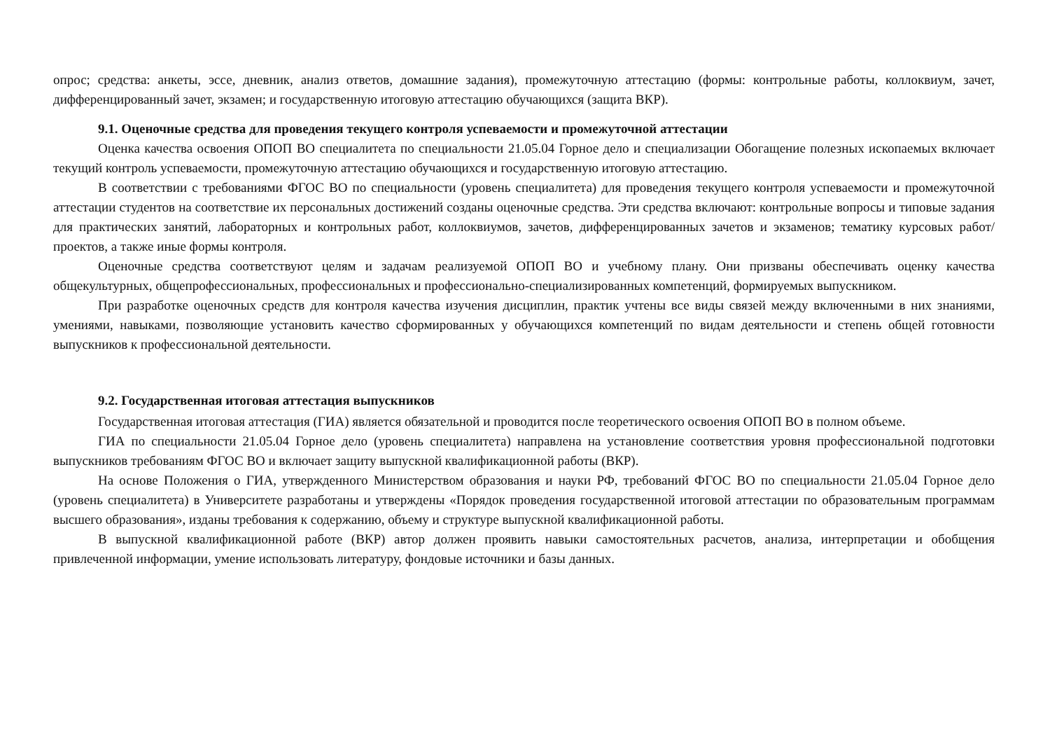опрос; средства: анкеты, эссе, дневник, анализ ответов, домашние задания), промежуточную аттестацию (формы: контрольные работы, коллоквиум, зачет, дифференцированный зачет, экзамен; и государственную итоговую аттестацию обучающихся (защита ВКР).
9.1. Оценочные средства для проведения текущего контроля успеваемости и промежуточной аттестации
Оценка качества освоения ОПОП ВО специалитета по специальности 21.05.04 Горное дело и специализации Обогащение полезных ископаемых включает текущий контроль успеваемости, промежуточную аттестацию обучающихся и государственную итоговую аттестацию.
В соответствии с требованиями ФГОС ВО по специальности (уровень специалитета) для проведения текущего контроля успеваемости и промежуточной аттестации студентов на соответствие их персональных достижений созданы оценочные средства. Эти средства включают: контрольные вопросы и типовые задания для практических занятий, лабораторных и контрольных работ, коллоквиумов, зачетов, дифференцированных зачетов и экзаменов; тематику курсовых работ/проектов, а также иные формы контроля.
Оценочные средства соответствуют целям и задачам реализуемой ОПОП ВО и учебному плану. Они призваны обеспечивать оценку качества общекультурных, общепрофессиональных, профессиональных и профессионально-специализированных компетенций, формируемых выпускником.
При разработке оценочных средств для контроля качества изучения дисциплин, практик учтены все виды связей между включенными в них знаниями, умениями, навыками, позволяющие установить качество сформированных у обучающихся компетенций по видам деятельности и степень общей готовности выпускников к профессиональной деятельности.
9.2. Государственная итоговая аттестация выпускников
Государственная итоговая аттестация (ГИА) является обязательной и проводится после теоретического освоения ОПОП ВО в полном объеме.
ГИА по специальности 21.05.04 Горное дело (уровень специалитета) направлена на установление соответствия уровня профессиональной подготовки выпускников требованиям ФГОС ВО и включает защиту выпускной квалификационной работы (ВКР).
На основе Положения о ГИА, утвержденного Министерством образования и науки РФ, требований ФГОС ВО по специальности 21.05.04 Горное дело (уровень специалитета) в Университете разработаны и утверждены «Порядок проведения государственной итоговой аттестации по образовательным программам высшего образования», изданы требования к содержанию, объему и структуре выпускной квалификационной работы.
В выпускной квалификационной работе (ВКР) автор должен проявить навыки самостоятельных расчетов, анализа, интерпретации и обобщения привлеченной информации, умение использовать литературу, фондовые источники и базы данных.